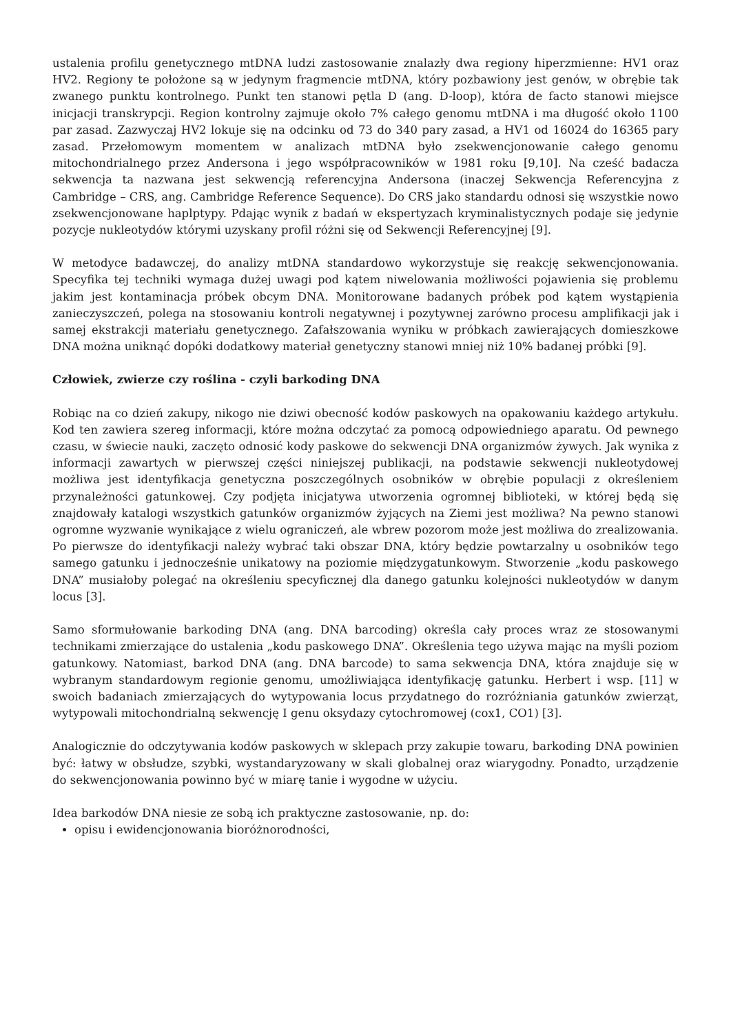ustalenia profilu genetycznego mtDNA ludzi zastosowanie znalazły dwa regiony hiperzmienne: HV1 oraz HV2. Regiony te położone są w jedynym fragmencie mtDNA, który pozbawiony jest genów, w obrębie tak zwanego punktu kontrolnego. Punkt ten stanowi pętla D (ang. D-loop), która de facto stanowi miejsce inicjacji transkrypcji. Region kontrolny zajmuje około 7% całego genomu mtDNA i ma długość około 1100 par zasad. Zazwyczaj HV2 lokuje się na odcinku od 73 do 340 pary zasad, a HV1 od 16024 do 16365 pary zasad. Przełomowym momentem w analizach mtDNA było zsekwencjonowanie całego genomu mitochondrialnego przez Andersona i jego współpracowników w 1981 roku [9,10]. Na cześć badacza sekwencja ta nazwana jest sekwencją referencyjna Andersona (inaczej Sekwencja Referencyjna z Cambridge – CRS, ang. Cambridge Reference Sequence). Do CRS jako standardu odnosi się wszystkie nowo zsekwencjonowane haplptypy. Pdając wynik z badań w ekspertyzach kryminalistycznych podaje się jedynie pozycje nukleotydów którymi uzyskany profil różni się od Sekwencji Referencyjnej [9].
W metodyce badawczej, do analizy mtDNA standardowo wykorzystuje się reakcję sekwencjonowania. Specyfika tej techniki wymaga dużej uwagi pod kątem niwelowania możliwości pojawienia się problemu jakim jest kontaminacja próbek obcym DNA. Monitorowane badanych próbek pod kątem wystąpienia zanieczyszczeń, polega na stosowaniu kontroli negatywnej i pozytywnej zarówno procesu amplifikacji jak i samej ekstrakcji materiału genetycznego. Zafałszowania wyniku w próbkach zawierających domieszkowe DNA można uniknąć dopóki dodatkowy materiał genetyczny stanowi mniej niż 10% badanej próbki [9].
Człowiek, zwierze czy roślina - czyli barkoding DNA
Robiąc na co dzień zakupy, nikogo nie dziwi obecność kodów paskowych na opakowaniu każdego artykułu. Kod ten zawiera szereg informacji, które można odczytać za pomocą odpowiedniego aparatu. Od pewnego czasu, w świecie nauki, zaczęto odnosić kody paskowe do sekwencji DNA organizmów żywych. Jak wynika z informacji zawartych w pierwszej części niniejszej publikacji, na podstawie sekwencji nukleotydowej możliwa jest identyfikacja genetyczna poszczególnych osobników w obrębie populacji z określeniem przynależności gatunkowej. Czy podjęta inicjatywa utworzenia ogromnej biblioteki, w której będą się znajdowały katalogi wszystkich gatunków organizmów żyjących na Ziemi jest możliwa? Na pewno stanowi ogromne wyzwanie wynikające z wielu ograniczeń, ale wbrew pozorom może jest możliwa do zrealizowania. Po pierwsze do identyfikacji należy wybrać taki obszar DNA, który będzie powtarzalny u osobników tego samego gatunku i jednocześnie unikatowy na poziomie międzygatunkowym. Stworzenie „kodu paskowego DNA” musiałoby polegać na określeniu specyficznej dla danego gatunku kolejności nukleotydów w danym locus [3].
Samo sformułowanie barkoding DNA (ang. DNA barcoding) określa cały proces wraz ze stosowanymi technikami zmierzające do ustalenia „kodu paskowego DNA”. Określenia tego używa mając na myśli poziom gatunkowy. Natomiast, barkod DNA (ang. DNA barcode) to sama sekwencja DNA, która znajduje się w wybranym standardowym regionie genomu, umożliwiająca identyfikację gatunku. Herbert i wsp. [11] w swoich badaniach zmierzających do wytypowania locus przydatnego do rozróżniania gatunków zwierząt, wytypowali mitochondrialną sekwencję I genu oksydazy cytochromowej (cox1, CO1) [3].
Analogicznie do odczytywania kodów paskowych w sklepach przy zakupie towaru, barkoding DNA powinien być: łatwy w obsłudze, szybki, wystandaryzowany w skali globalnej oraz wiarygodny. Ponadto, urządzenie do sekwencjonowania powinno być w miarę tanie i wygodne w użyciu.
Idea barkodów DNA niesie ze sobą ich praktyczne zastosowanie, np. do:
opisu i ewidencjonowania bioróżnorodności,